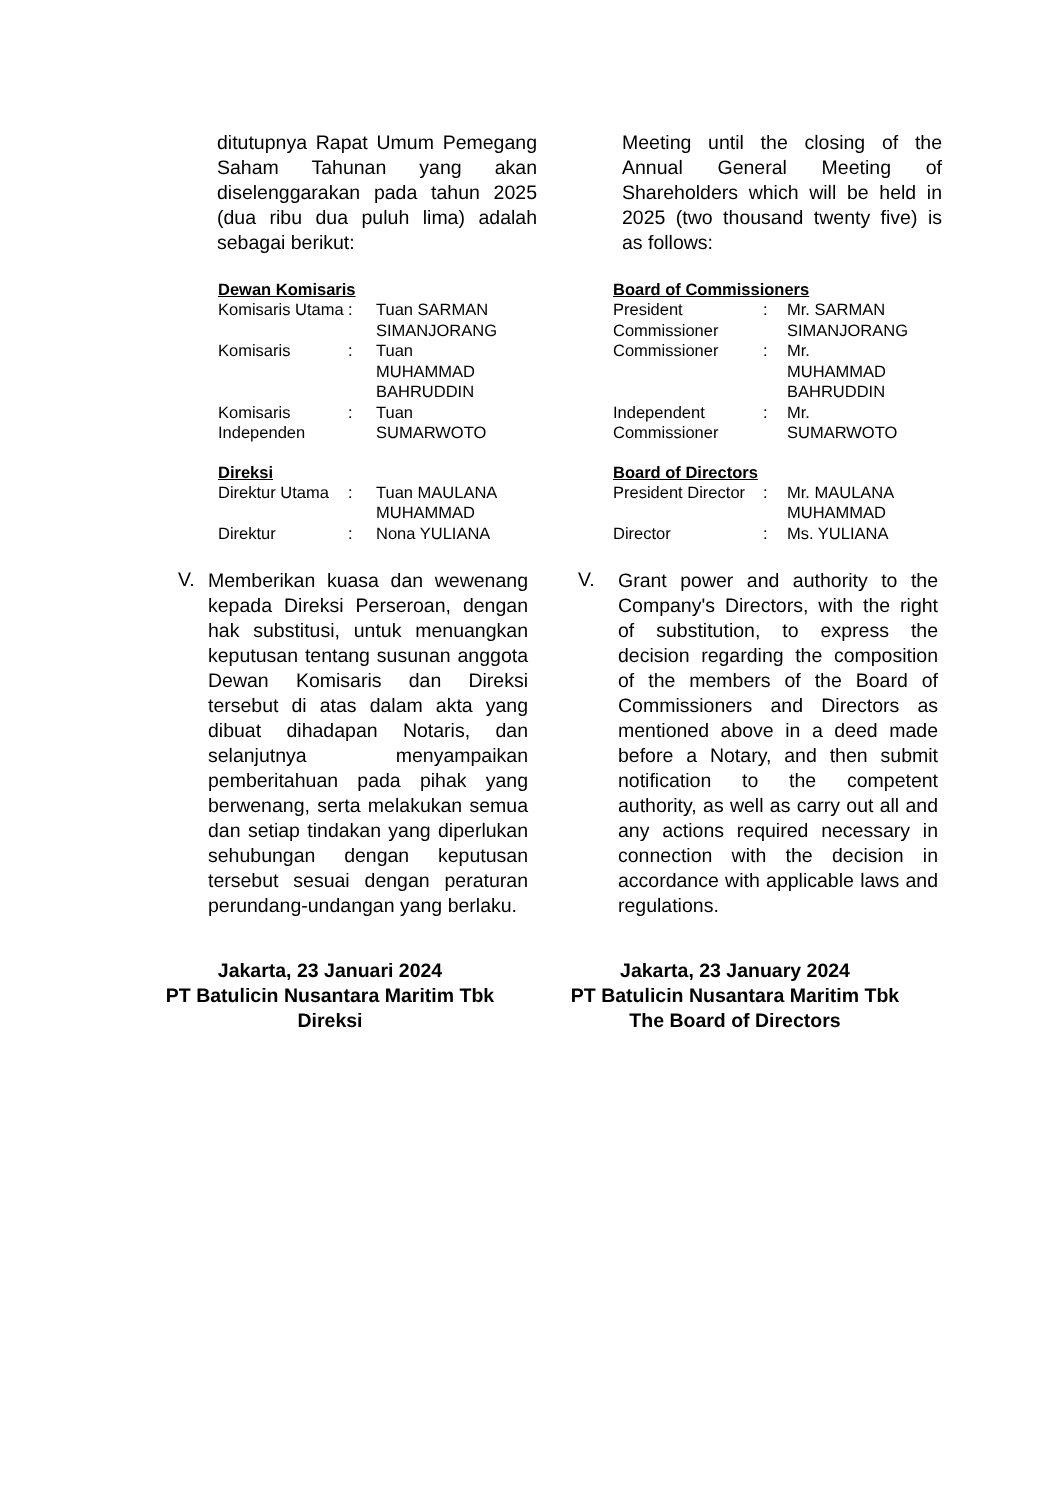ditutupnya Rapat Umum Pemegang Saham Tahunan yang akan diselenggarakan pada tahun 2025 (dua ribu dua puluh lima) adalah sebagai berikut:
Meeting until the closing of the Annual General Meeting of Shareholders which will be held in 2025 (two thousand twenty five) is as follows:
Dewan Komisaris
| Komisaris Utama | : | Tuan SARMAN SIMANJORANG |
| Komisaris | : | Tuan MUHAMMAD BAHRUDDIN |
| Komisaris Independen | : | Tuan SUMARWOTO |
Direksi
| Direktur Utama | : | Tuan MAULANA MUHAMMAD |
| Direktur | : | Nona YULIANA |
Board of Commissioners
| President Commissioner | : | Mr. SARMAN SIMANJORANG |
| Commissioner | : | Mr. MUHAMMAD BAHRUDDIN |
| Independent Commissioner | : | Mr. SUMARWOTO |
Board of Directors
| President Director | : | Mr. MAULANA MUHAMMAD |
| Director | : | Ms. YULIANA |
V.
Memberikan kuasa dan wewenang kepada Direksi Perseroan, dengan hak substitusi, untuk menuangkan keputusan tentang susunan anggota Dewan Komisaris dan Direksi tersebut di atas dalam akta yang dibuat dihadapan Notaris, dan selanjutnya menyampaikan pemberitahuan pada pihak yang berwenang, serta melakukan semua dan setiap tindakan yang diperlukan sehubungan dengan keputusan tersebut sesuai dengan peraturan perundang-undangan yang berlaku.
V.
Grant power and authority to the Company's Directors, with the right of substitution, to express the decision regarding the composition of the members of the Board of Commissioners and Directors as mentioned above in a deed made before a Notary, and then submit notification to the competent authority, as well as carry out all and any actions required necessary in connection with the decision in accordance with applicable laws and regulations.
Jakarta, 23 Januari 2024
PT Batulicin Nusantara Maritim Tbk
Direksi
Jakarta, 23 January 2024
PT Batulicin Nusantara Maritim Tbk
The Board of Directors